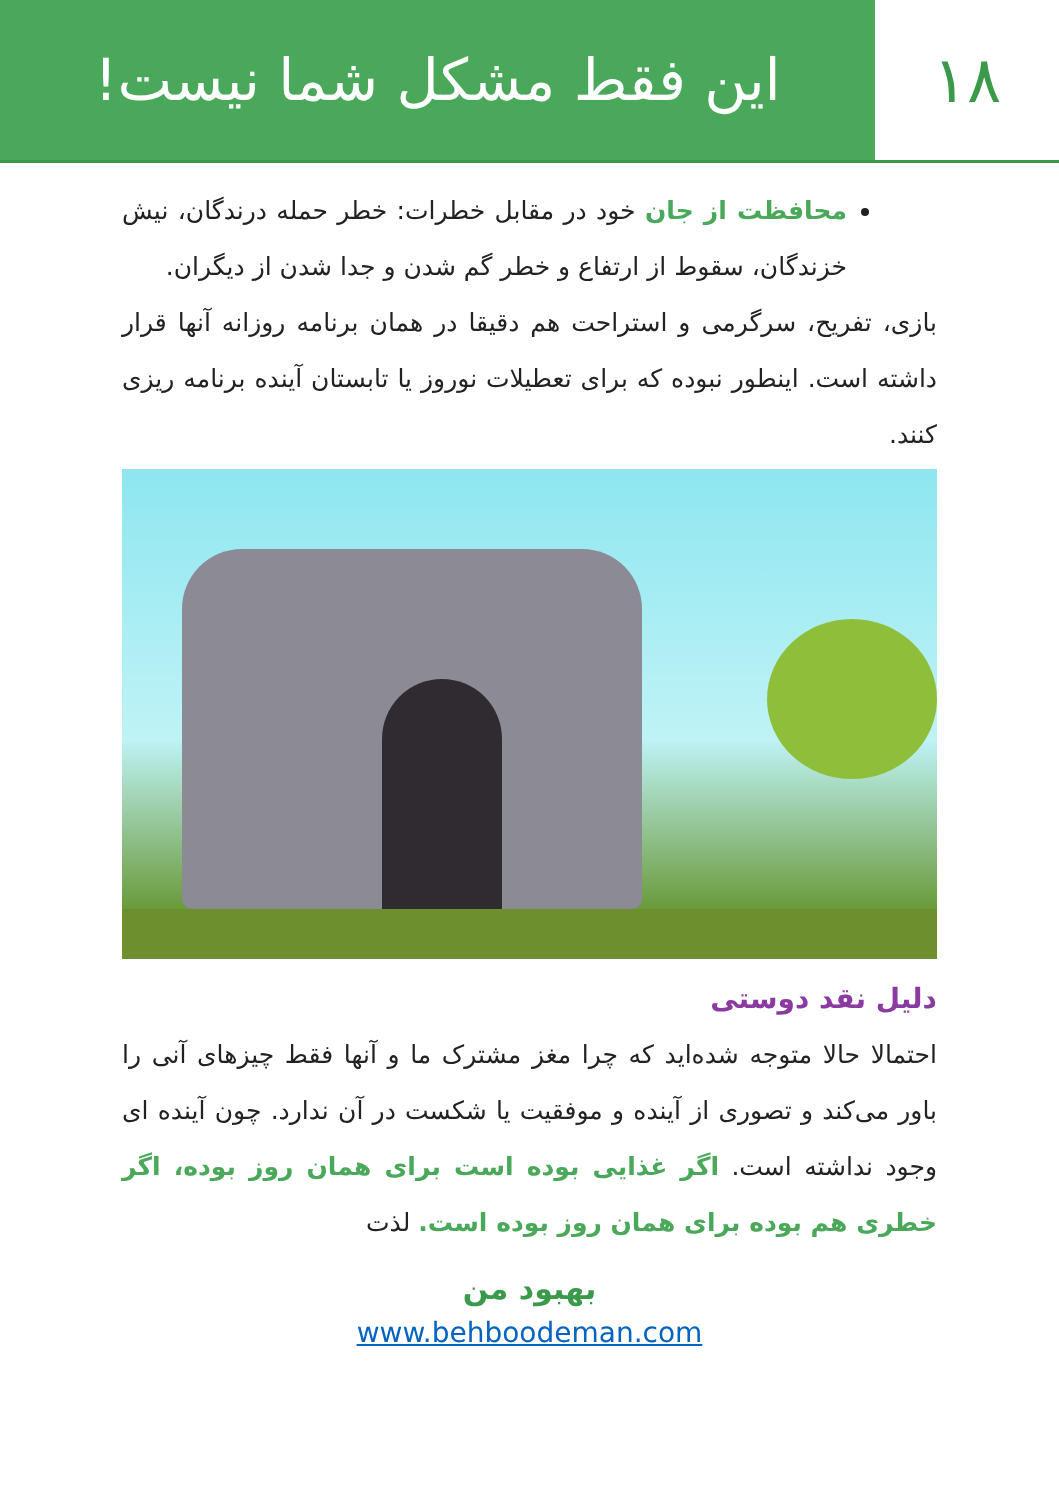۱۸ این فقط مشکل شما نیست!
محافظت از جان خود در مقابل خطرات: خطر حمله درندگان، نیش خزندگان، سقوط از ارتفاع و خطر گم شدن و جدا شدن از دیگران.
بازی، تفریح، سرگرمی و استراحت هم دقیقا در همان برنامه روزانه آنها قرار داشته است. اینطور نبوده که برای تعطیلات نوروز یا تابستان آینده برنامه ریزی کنند.
دلیل نقد دوستی
احتمالا حالا متوجه شده‌اید که چرا مغز مشترک ما و آنها فقط چیزهای آنی را باور می‌کند و تصوری از آینده و موفقیت یا شکست در آن ندارد. چون آینده ای وجود نداشته است. اگر غذایی بوده است برای همان روز بوده، اگر خطری هم بوده برای همان روز بوده است. لذت
بهبود من
www.behboodeman.com